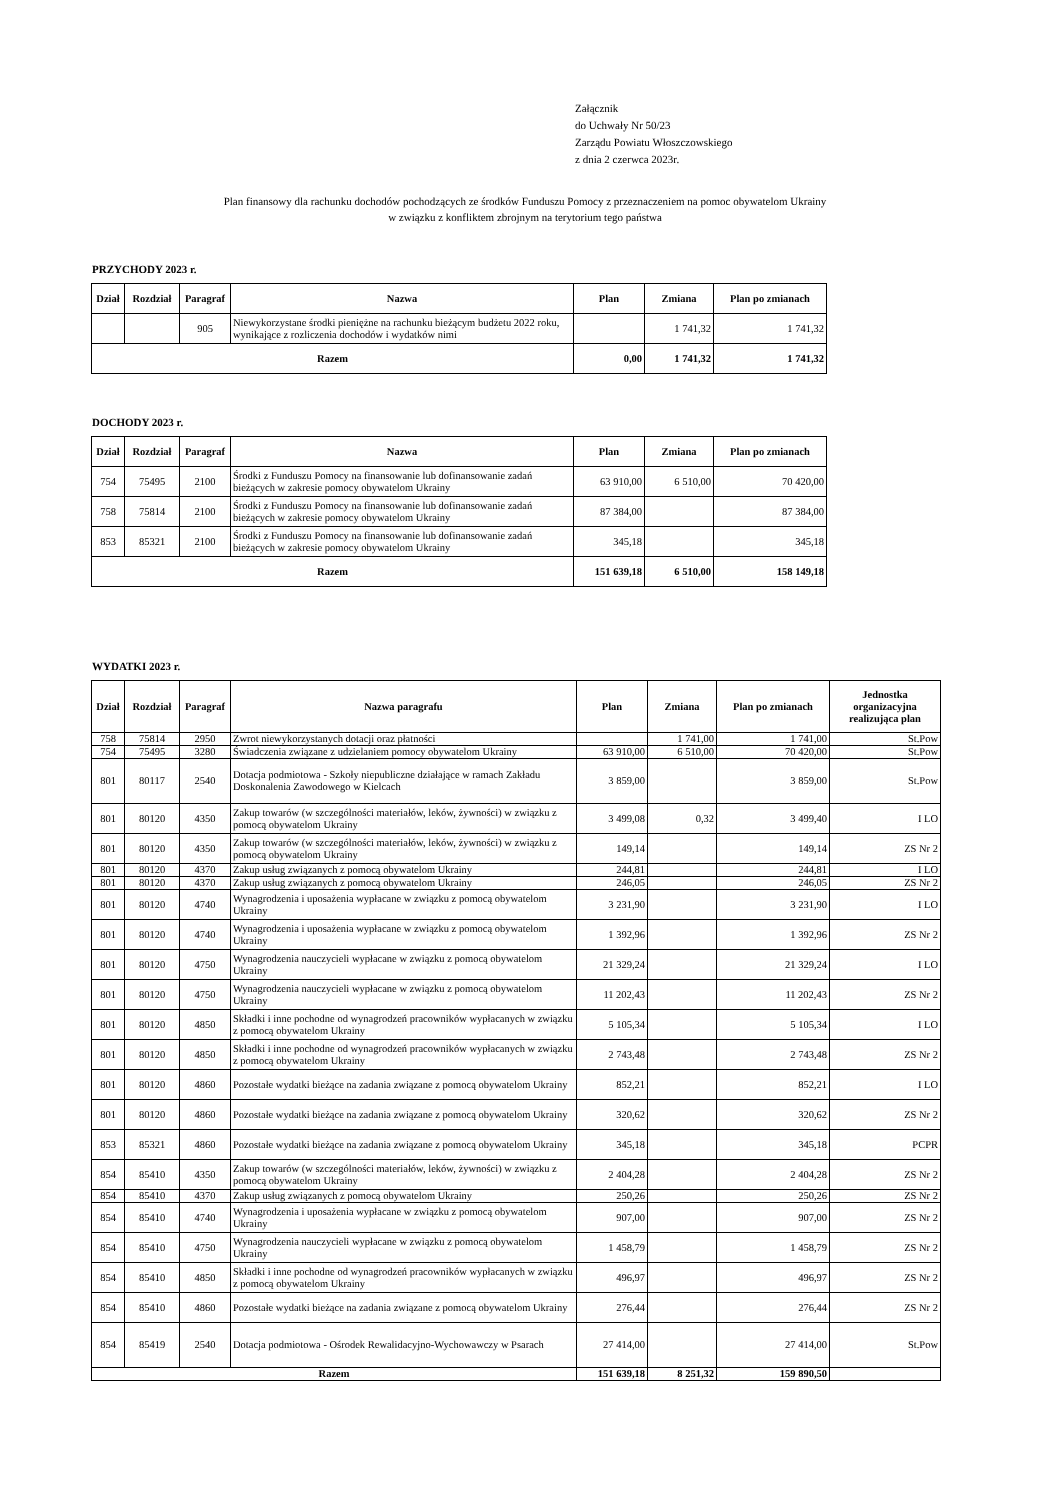Załącznik
do Uchwały Nr 50/23
Zarządu Powiatu Włoszczowskiego
z dnia 2 czerwca 2023r.
Plan finansowy dla rachunku dochodów pochodzących ze środków Funduszu Pomocy z przeznaczeniem na pomoc obywatelom Ukrainy
w związku z konfliktem zbrojnym na terytorium tego państwa
PRZYCHODY 2023 r.
| Dział | Rozdział | Paragraf | Nazwa | Plan | Zmiana | Plan po zmianach |
| --- | --- | --- | --- | --- | --- | --- |
| | | 905 | Niewykorzystane środki pieniężne na rachunku bieżącym budżetu 2022 roku, wynikające z rozliczenia dochodów i wydatków nimi | | 1 741,32 | 1 741,32 |
| Razem | | | | 0,00 | 1 741,32 | 1 741,32 |
DOCHODY 2023 r.
| Dział | Rozdział | Paragraf | Nazwa | Plan | Zmiana | Plan po zmianach |
| --- | --- | --- | --- | --- | --- | --- |
| 754 | 75495 | 2100 | Środki z Funduszu Pomocy na finansowanie lub dofinansowanie zadań bieżących w zakresie pomocy obywatelom Ukrainy | 63 910,00 | 6 510,00 | 70 420,00 |
| 758 | 75814 | 2100 | Środki z Funduszu Pomocy na finansowanie lub dofinansowanie zadań bieżących w zakresie pomocy obywatelom Ukrainy | 87 384,00 | | 87 384,00 |
| 853 | 85321 | 2100 | Środki z Funduszu Pomocy na finansowanie lub dofinansowanie zadań bieżących w zakresie pomocy obywatelom Ukrainy | 345,18 | | 345,18 |
| Razem | | | | 151 639,18 | 6 510,00 | 158 149,18 |
WYDATKI 2023 r.
| Dział | Rozdział | Paragraf | Nazwa paragrafu | Plan | Zmiana | Plan po zmianach | Jednostka organizacyjna realizująca plan |
| --- | --- | --- | --- | --- | --- | --- | --- |
| 758 | 75814 | 2950 | Zwrot niewykorzystanych dotacji oraz płatności | | 1 741,00 | 1 741,00 | St.Pow |
| 754 | 75495 | 3280 | Świadczenia związane z udzielaniem pomocy obywatelom Ukrainy | 63 910,00 | 6 510,00 | 70 420,00 | St.Pow |
| 801 | 80117 | 2540 | Dotacja podmiotowa - Szkoły niepubliczne działające w ramach Zakładu Doskonalenia Zawodowego w Kielcach | 3 859,00 | | 3 859,00 | St.Pow |
| 801 | 80120 | 4350 | Zakup towarów (w szczególności materiałów, leków, żywności) w związku z pomocą obywatelom Ukrainy | 3 499,08 | 0,32 | 3 499,40 | I LO |
| 801 | 80120 | 4350 | Zakup towarów (w szczególności materiałów, leków, żywności) w związku z pomocą obywatelom Ukrainy | 149,14 | | 149,14 | ZS Nr 2 |
| 801 | 80120 | 4370 | Zakup usług związanych z pomocą obywatelom Ukrainy | 244,81 | | 244,81 | I LO |
| 801 | 80120 | 4370 | Zakup usług związanych z pomocą obywatelom Ukrainy | 246,05 | | 246,05 | ZS Nr 2 |
| 801 | 80120 | 4740 | Wynagrodzenia i uposażenia wypłacane w związku z pomocą obywatelom Ukrainy | 3 231,90 | | 3 231,90 | I LO |
| 801 | 80120 | 4740 | Wynagrodzenia i uposażenia wypłacane w związku z pomocą obywatelom Ukrainy | 1 392,96 | | 1 392,96 | ZS Nr 2 |
| 801 | 80120 | 4750 | Wynagrodzenia nauczycieli wypłacane w związku z pomocą obywatelom Ukrainy | 21 329,24 | | 21 329,24 | I LO |
| 801 | 80120 | 4750 | Wynagrodzenia nauczycieli wypłacane w związku z pomocą obywatelom Ukrainy | 11 202,43 | | 11 202,43 | ZS Nr 2 |
| 801 | 80120 | 4850 | Składki i inne pochodne od wynagrodzeń pracowników wypłacanych w związku z pomocą obywatelom Ukrainy | 5 105,34 | | 5 105,34 | I LO |
| 801 | 80120 | 4850 | Składki i inne pochodne od wynagrodzeń pracowników wypłacanych w związku z pomocą obywatelom Ukrainy | 2 743,48 | | 2 743,48 | ZS Nr 2 |
| 801 | 80120 | 4860 | Pozostałe wydatki bieżące na zadania związane z pomocą obywatelom Ukrainy | 852,21 | | 852,21 | I LO |
| 801 | 80120 | 4860 | Pozostałe wydatki bieżące na zadania związane z pomocą obywatelom Ukrainy | 320,62 | | 320,62 | ZS Nr 2 |
| 853 | 85321 | 4860 | Pozostałe wydatki bieżące na zadania związane z pomocą obywatelom Ukrainy | 345,18 | | 345,18 | PCPR |
| 854 | 85410 | 4350 | Zakup towarów (w szczególności materiałów, leków, żywności) w związku z pomocą obywatelom Ukrainy | 2 404,28 | | 2 404,28 | ZS Nr 2 |
| 854 | 85410 | 4370 | Zakup usług związanych z pomocą obywatelom Ukrainy | 250,26 | | 250,26 | ZS Nr 2 |
| 854 | 85410 | 4740 | Wynagrodzenia i uposażenia wypłacane w związku z pomocą obywatelom Ukrainy | 907,00 | | 907,00 | ZS Nr 2 |
| 854 | 85410 | 4750 | Wynagrodzenia nauczycieli wypłacane w związku z pomocą obywatelom Ukrainy | 1 458,79 | | 1 458,79 | ZS Nr 2 |
| 854 | 85410 | 4850 | Składki i inne pochodne od wynagrodzeń pracowników wypłacanych w związku z pomocą obywatelom Ukrainy | 496,97 | | 496,97 | ZS Nr 2 |
| 854 | 85410 | 4860 | Pozostałe wydatki bieżące na zadania związane z pomocą obywatelom Ukrainy | 276,44 | | 276,44 | ZS Nr 2 |
| 854 | 85419 | 2540 | Dotacja podmiotowa - Ośrodek Rewalidacyjno-Wychowawczy w Psarach | 27 414,00 | | 27 414,00 | St.Pow |
| Razem | | | | 151 639,18 | 8 251,32 | 159 890,50 | |